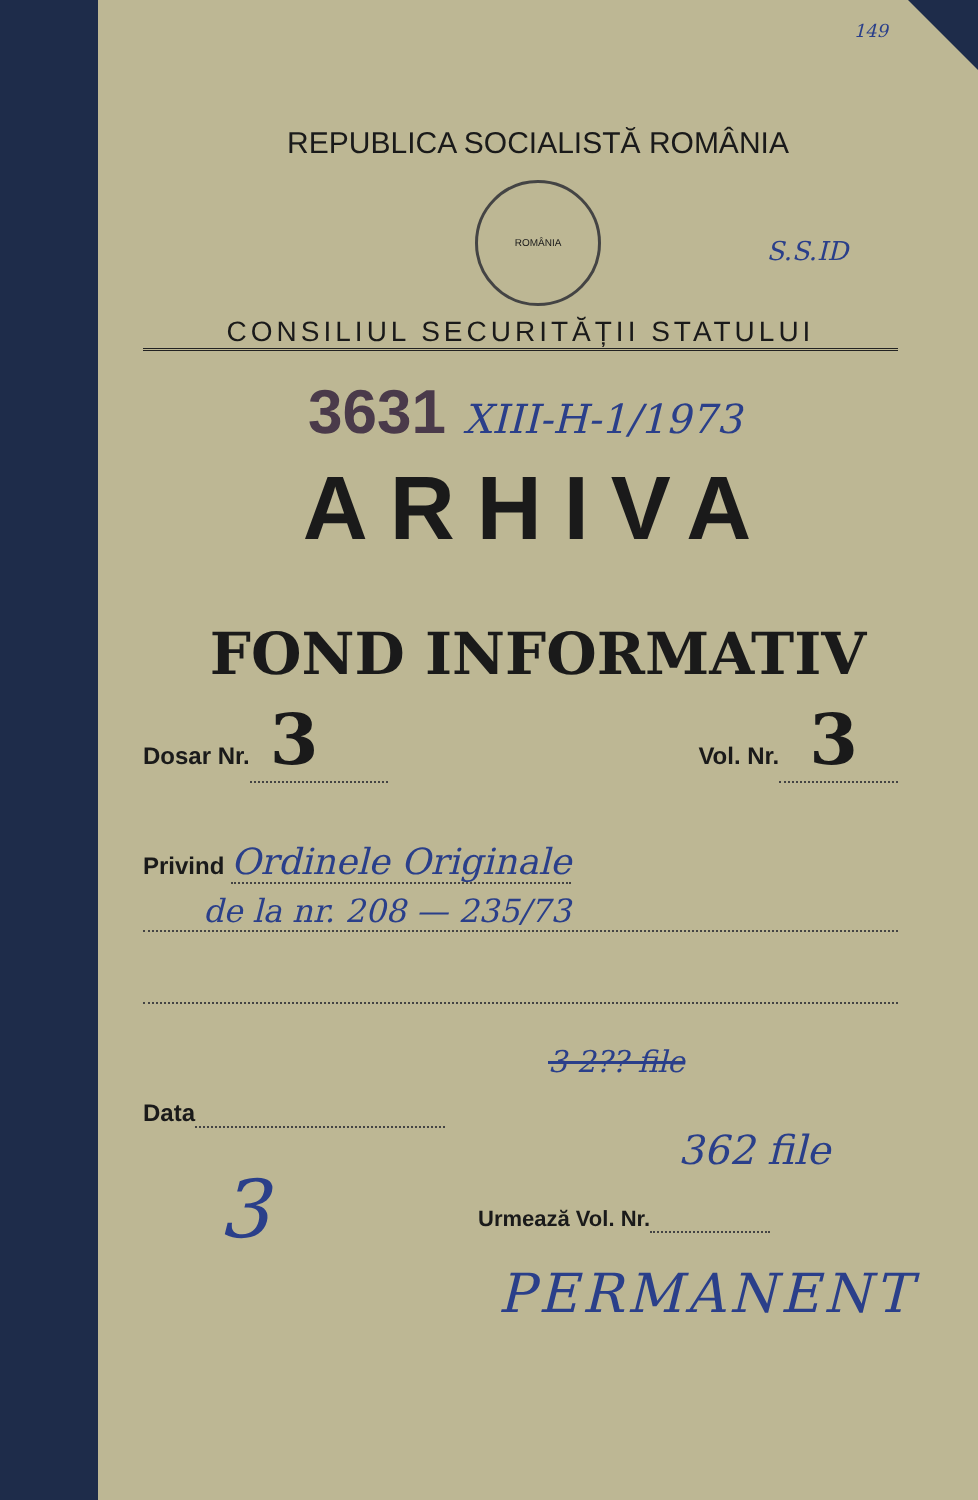149
REPUBLICA SOCIALISTĂ ROMÂNIA
ROMÂNIA
S.S.ID
CONSILIUL SECURITĂȚII STATULUI
3631 XIII-H-1/1973
ARHIVA
FOND INFORMATIV
Dosar Nr. 3
Vol. Nr. 3
Privind Ordinele Originale
de la nr. 208 — 235/73
3 2?? file
Data
362 file
3
Urmează Vol. Nr.
PERMANENT